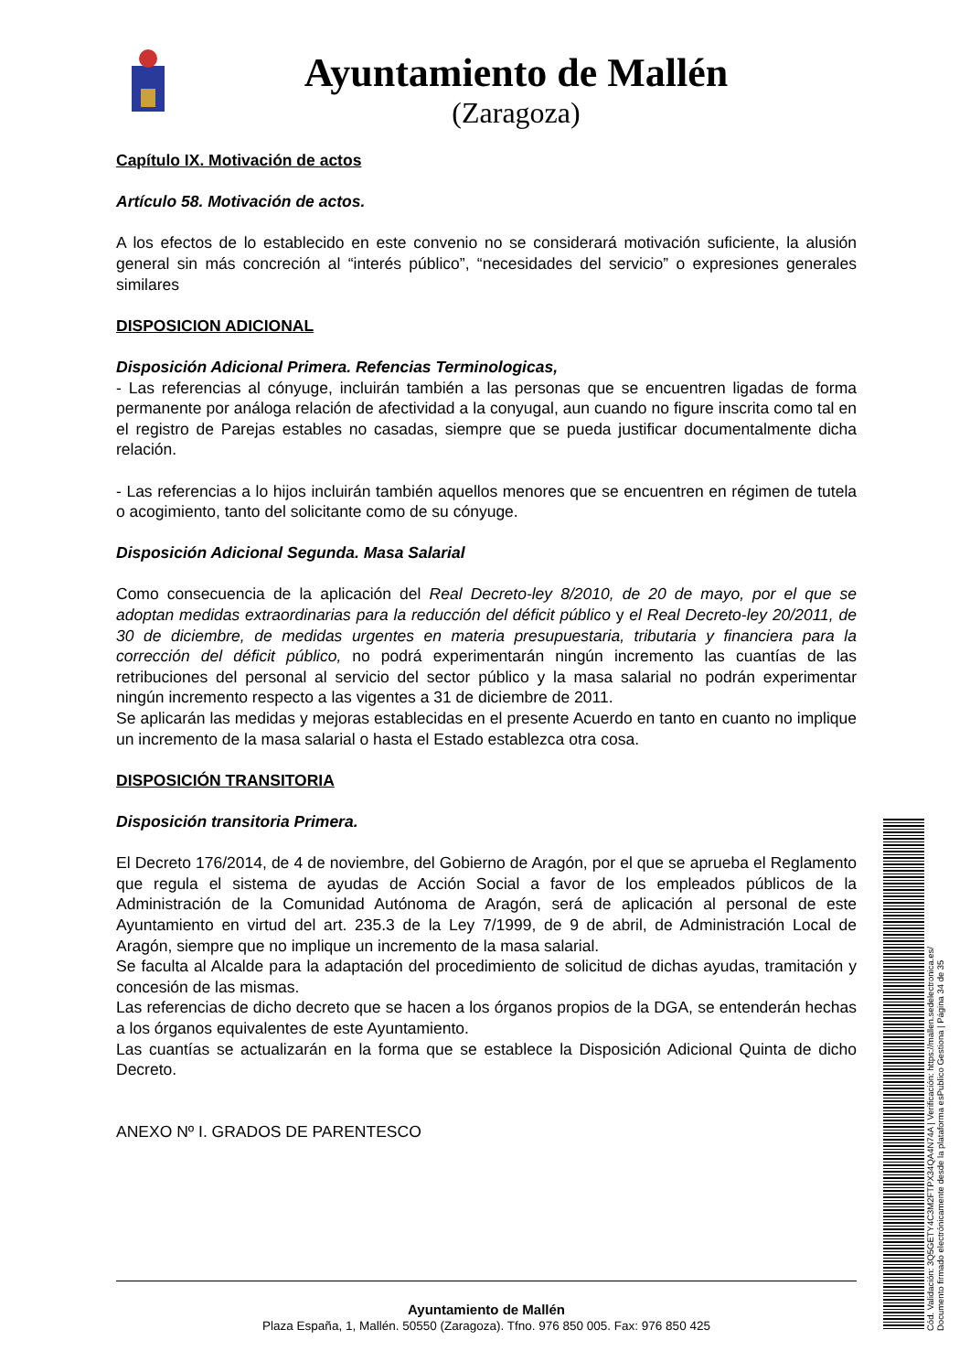Ayuntamiento de Mallén
(Zaragoza)
Capítulo IX. Motivación de actos
Artículo 58. Motivación de actos.
A los efectos de lo establecido en este convenio no se considerará motivación suficiente, la alusión general sin más concreción al “interés público”, “necesidades del servicio” o expresiones generales similares
DISPOSICION ADICIONAL
Disposición Adicional Primera. Refencias Terminologicas,
- Las referencias al cónyuge, incluirán también a las personas que se encuentren ligadas de forma permanente por análoga relación de afectividad a la conyugal, aun cuando no figure inscrita como tal en el registro de Parejas estables no casadas, siempre que se pueda justificar documentalmente dicha relación.
- Las referencias a lo hijos incluirán también aquellos menores que se encuentren en régimen de tutela o acogimiento, tanto del solicitante como de su cónyuge.
Disposición Adicional Segunda. Masa Salarial
Como consecuencia de la aplicación del Real Decreto-ley 8/2010, de 20 de mayo, por el que se adoptan medidas extraordinarias para la reducción del déficit público y el Real Decreto-ley 20/2011, de 30 de diciembre, de medidas urgentes en materia presupuestaria, tributaria y financiera para la corrección del déficit público, no podrá experimentarán ningún incremento las cuantías de las retribuciones del personal al servicio del sector público y la masa salarial no podrán experimentar ningún incremento respecto a las vigentes a 31 de diciembre de 2011.
Se aplicarán las medidas y mejoras establecidas en el presente Acuerdo en tanto en cuanto no implique un incremento de la masa salarial o hasta el Estado establezca otra cosa.
DISPOSICIÓN TRANSITORIA
Disposición transitoria Primera.
El Decreto 176/2014, de 4 de noviembre, del Gobierno de Aragón, por el que se aprueba el Reglamento que regula el sistema de ayudas de Acción Social a favor de los empleados públicos de la Administración de la Comunidad Autónoma de Aragón, será de aplicación al personal de este Ayuntamiento en virtud del art. 235.3 de la Ley 7/1999, de 9 de abril, de Administración Local de Aragón, siempre que no implique un incremento de la masa salarial.
Se faculta al Alcalde para la adaptación del procedimiento de solicitud de dichas ayudas, tramitación y concesión de las mismas.
Las referencias de dicho decreto que se hacen a los órganos propios de la DGA, se entenderán hechas a los órganos equivalentes de este Ayuntamiento.
Las cuantías se actualizarán en la forma que se establece la Disposición Adicional Quinta de dicho Decreto.
ANEXO Nº I. GRADOS DE PARENTESCO
Ayuntamiento de Mallén
Plaza España, 1, Mallén. 50550 (Zaragoza). Tfno. 976 850 005. Fax: 976 850 425
Cód. Validación: 3Q5GETY4C3M2FTPX34QA4N74A | Verificación: https://mallen.sedelectronica.es/
Documento firmado electrónicamente desde la plataforma esPublico Gestiona | Página 34 de 35